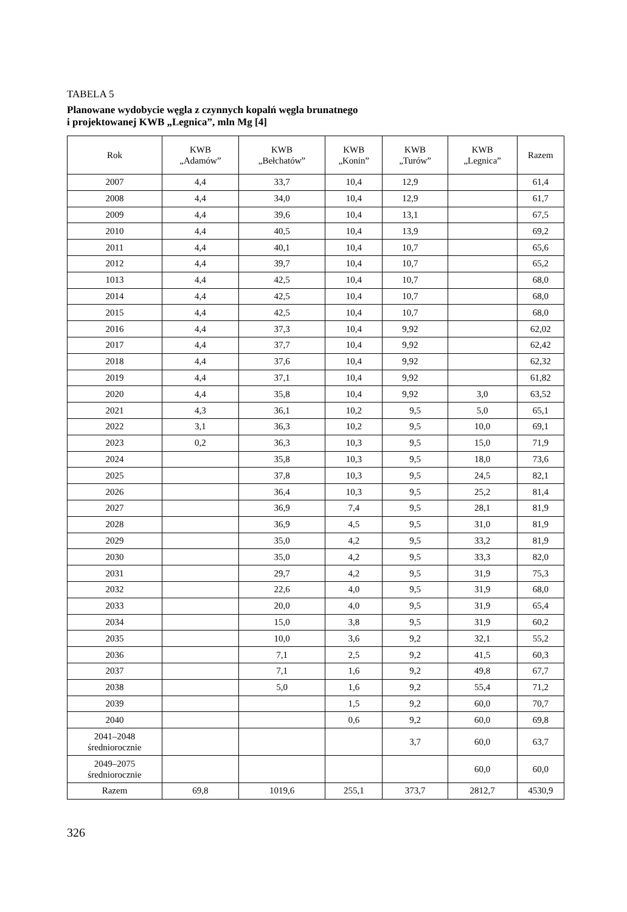TABELA 5
Planowane wydobycie węgla z czynnych kopalń węgla brunatnego
i projektowanej KWB „Legnica”, mln Mg [4]
| Rok | KWB „Adamów” | KWB „Bełchatów” | KWB „Konin” | KWB „Turów” | KWB „Legnica” | Razem |
| --- | --- | --- | --- | --- | --- | --- |
| 2007 | 4,4 | 33,7 | 10,4 | 12,9 | | 61,4 |
| 2008 | 4,4 | 34,0 | 10,4 | 12,9 | | 61,7 |
| 2009 | 4,4 | 39,6 | 10,4 | 13,1 | | 67,5 |
| 2010 | 4,4 | 40,5 | 10,4 | 13,9 | | 69,2 |
| 2011 | 4,4 | 40,1 | 10,4 | 10,7 | | 65,6 |
| 2012 | 4,4 | 39,7 | 10,4 | 10,7 | | 65,2 |
| 1013 | 4,4 | 42,5 | 10,4 | 10,7 | | 68,0 |
| 2014 | 4,4 | 42,5 | 10,4 | 10,7 | | 68,0 |
| 2015 | 4,4 | 42,5 | 10,4 | 10,7 | | 68,0 |
| 2016 | 4,4 | 37,3 | 10,4 | 9,92 | | 62,02 |
| 2017 | 4,4 | 37,7 | 10,4 | 9,92 | | 62,42 |
| 2018 | 4,4 | 37,6 | 10,4 | 9,92 | | 62,32 |
| 2019 | 4,4 | 37,1 | 10,4 | 9,92 | | 61,82 |
| 2020 | 4,4 | 35,8 | 10,4 | 9,92 | 3,0 | 63,52 |
| 2021 | 4,3 | 36,1 | 10,2 | 9,5 | 5,0 | 65,1 |
| 2022 | 3,1 | 36,3 | 10,2 | 9,5 | 10,0 | 69,1 |
| 2023 | 0,2 | 36,3 | 10,3 | 9,5 | 15,0 | 71,9 |
| 2024 | | 35,8 | 10,3 | 9,5 | 18,0 | 73,6 |
| 2025 | | 37,8 | 10,3 | 9,5 | 24,5 | 82,1 |
| 2026 | | 36,4 | 10,3 | 9,5 | 25,2 | 81,4 |
| 2027 | | 36,9 | 7,4 | 9,5 | 28,1 | 81,9 |
| 2028 | | 36,9 | 4,5 | 9,5 | 31,0 | 81,9 |
| 2029 | | 35,0 | 4,2 | 9,5 | 33,2 | 81,9 |
| 2030 | | 35,0 | 4,2 | 9,5 | 33,3 | 82,0 |
| 2031 | | 29,7 | 4,2 | 9,5 | 31,9 | 75,3 |
| 2032 | | 22,6 | 4,0 | 9,5 | 31,9 | 68,0 |
| 2033 | | 20,0 | 4,0 | 9,5 | 31,9 | 65,4 |
| 2034 | | 15,0 | 3,8 | 9,5 | 31,9 | 60,2 |
| 2035 | | 10,0 | 3,6 | 9,2 | 32,1 | 55,2 |
| 2036 | | 7,1 | 2,5 | 9,2 | 41,5 | 60,3 |
| 2037 | | 7,1 | 1,6 | 9,2 | 49,8 | 67,7 |
| 2038 | | 5,0 | 1,6 | 9,2 | 55,4 | 71,2 |
| 2039 | | | 1,5 | 9,2 | 60,0 | 70,7 |
| 2040 | | | 0,6 | 9,2 | 60,0 | 69,8 |
| 2041–2048 średniorocznie | | | | 3,7 | 60,0 | 63,7 |
| 2049–2075 średniorocznie | | | | | 60,0 | 60,0 |
| Razem | 69,8 | 1019,6 | 255,1 | 373,7 | 2812,7 | 4530,9 |
326